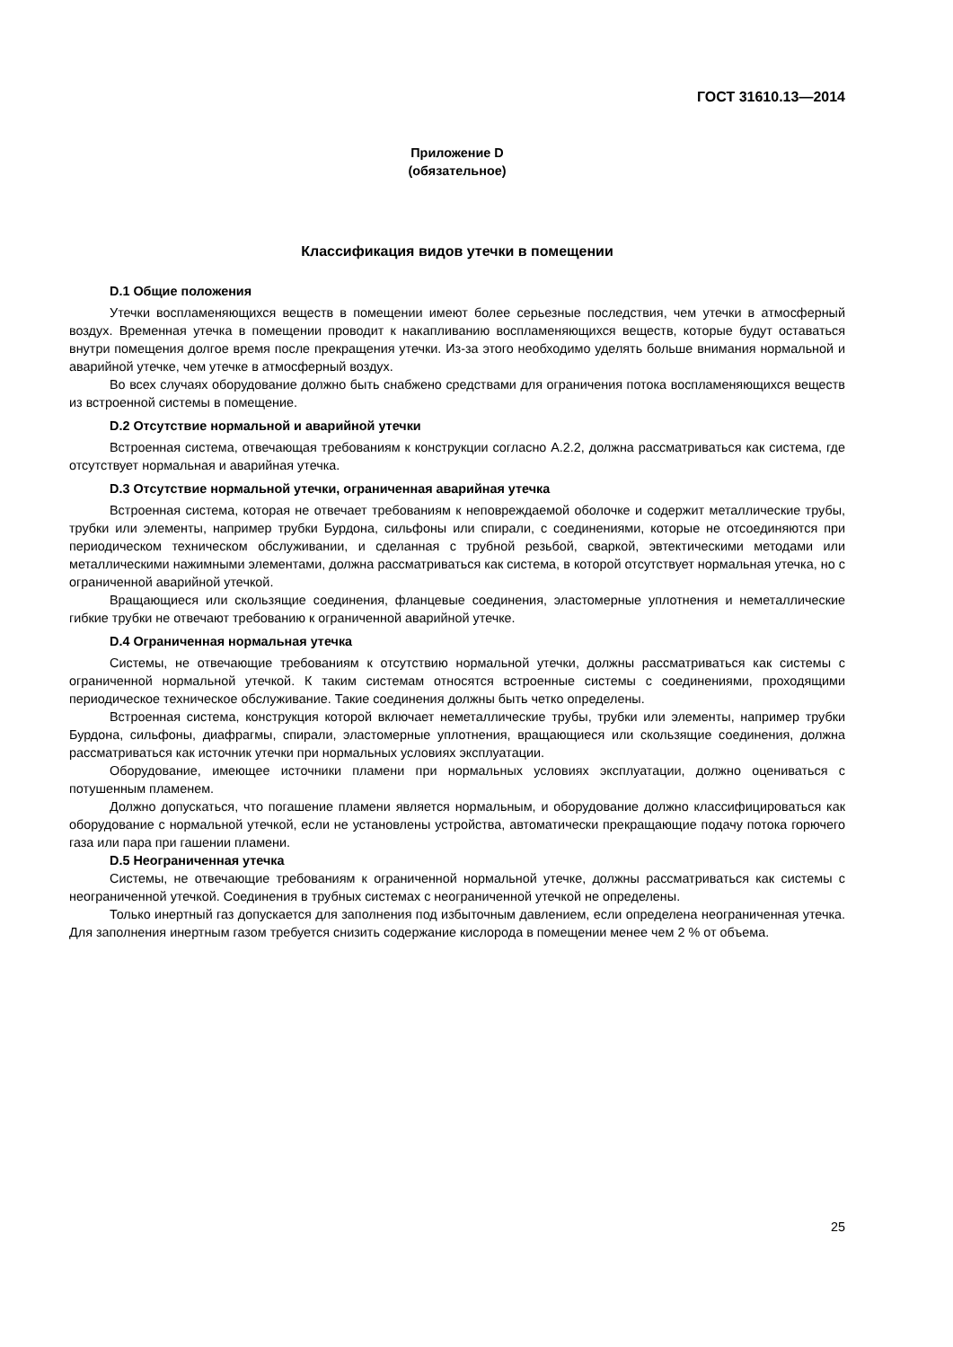ГОСТ 31610.13—2014
Приложение D
(обязательное)
Классификация видов утечки в помещении
D.1 Общие положения
Утечки воспламеняющихся веществ в помещении имеют более серьезные последствия, чем утечки в атмосферный воздух. Временная утечка в помещении проводит к накапливанию воспламеняющихся веществ, которые будут оставаться внутри помещения долгое время после прекращения утечки. Из-за этого необходимо уделять больше внимания нормальной и аварийной утечке, чем утечке в атмосферный воздух.
Во всех случаях оборудование должно быть снабжено средствами для ограничения потока воспламеняющихся веществ из встроенной системы в помещение.
D.2 Отсутствие нормальной и аварийной утечки
Встроенная система, отвечающая требованиям к конструкции согласно А.2.2, должна рассматриваться как система, где отсутствует нормальная и аварийная утечка.
D.3 Отсутствие нормальной утечки, ограниченная аварийная утечка
Встроенная система, которая не отвечает требованиям к неповреждаемой оболочке и содержит металлические трубы, трубки или элементы, например трубки Бурдона, сильфоны или спирали, с соединениями, которые не отсоединяются при периодическом техническом обслуживании, и сделанная с трубной резьбой, сваркой, эвтектическими методами или металлическими нажимными элементами, должна рассматриваться как система, в которой отсутствует нормальная утечка, но с ограниченной аварийной утечкой.
Вращающиеся или скользящие соединения, фланцевые соединения, эластомерные уплотнения и неметаллические гибкие трубки не отвечают требованию к ограниченной аварийной утечке.
D.4 Ограниченная нормальная утечка
Системы, не отвечающие требованиям к отсутствию нормальной утечки, должны рассматриваться как системы с ограниченной нормальной утечкой. К таким системам относятся встроенные системы с соединениями, проходящими периодическое техническое обслуживание. Такие соединения должны быть четко определены.
Встроенная система, конструкция которой включает неметаллические трубы, трубки или элементы, например трубки Бурдона, сильфоны, диафрагмы, спирали, эластомерные уплотнения, вращающиеся или скользящие соединения, должна рассматриваться как источник утечки при нормальных условиях эксплуатации.
Оборудование, имеющее источники пламени при нормальных условиях эксплуатации, должно оцениваться с потушенным пламенем.
Должно допускаться, что погашение пламени является нормальным, и оборудование должно классифицироваться как оборудование с нормальной утечкой, если не установлены устройства, автоматически прекращающие подачу потока горючего газа или пара при гашении пламени.
D.5 Неограниченная утечка
Системы, не отвечающие требованиям к ограниченной нормальной утечке, должны рассматриваться как системы с неограниченной утечкой. Соединения в трубных системах с неограниченной утечкой не определены.
Только инертный газ допускается для заполнения под избыточным давлением, если определена неограниченная утечка. Для заполнения инертным газом требуется снизить содержание кислорода в помещении менее чем 2 % от объема.
25